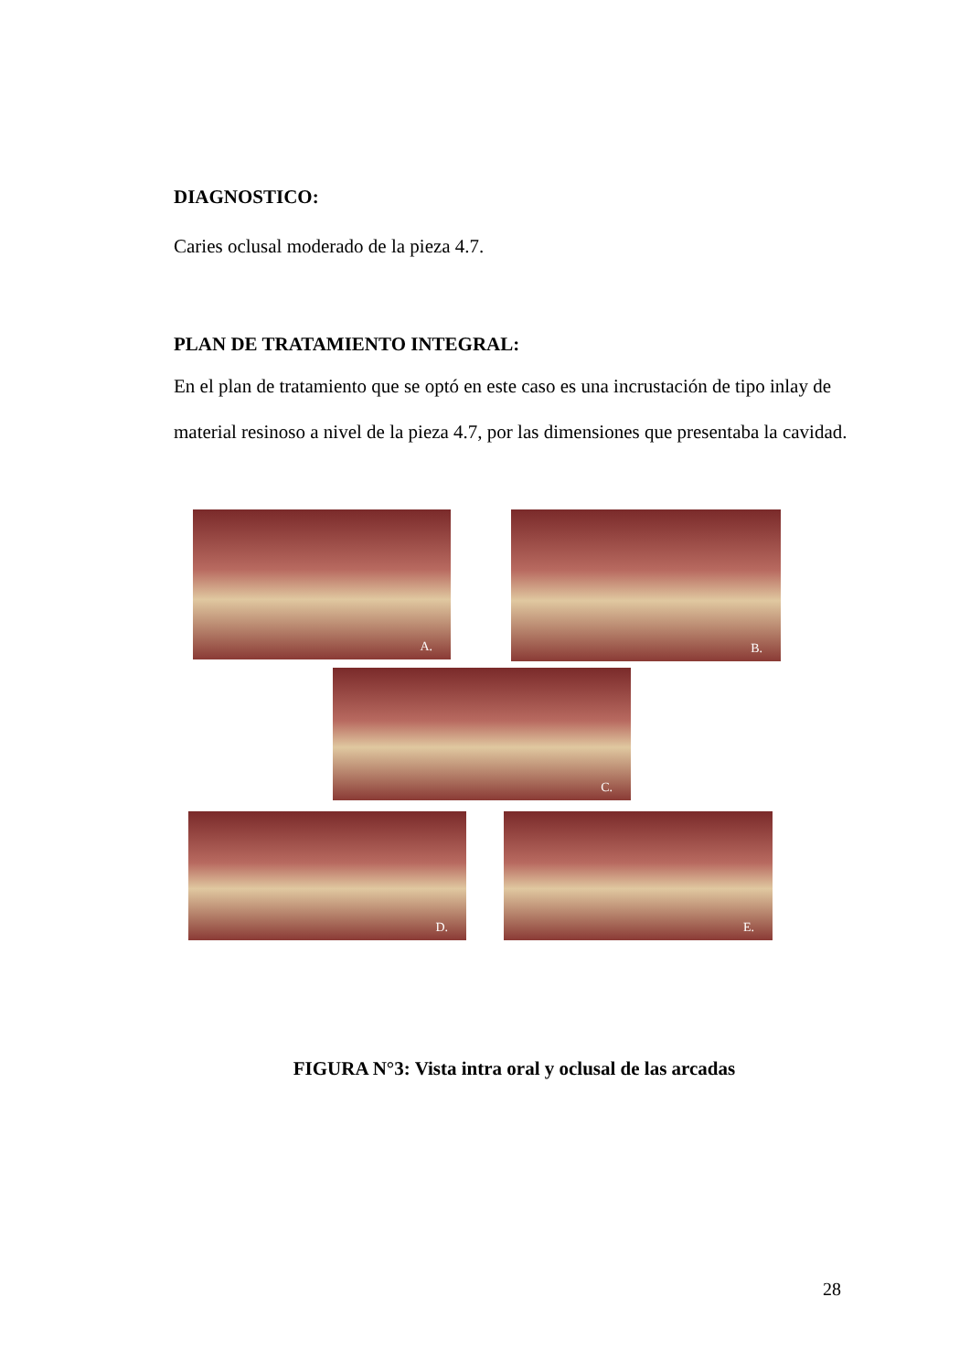DIAGNOSTICO:
Caries oclusal moderado de la pieza 4.7.
PLAN DE TRATAMIENTO INTEGRAL:
En el plan de tratamiento que se optó en este caso es una incrustación de tipo inlay de material resinoso a nivel de la pieza 4.7, por las dimensiones que presentaba la cavidad.
A. B.
C.
D. E.
FIGURA N°3: Vista intra oral y oclusal de las arcadas
28